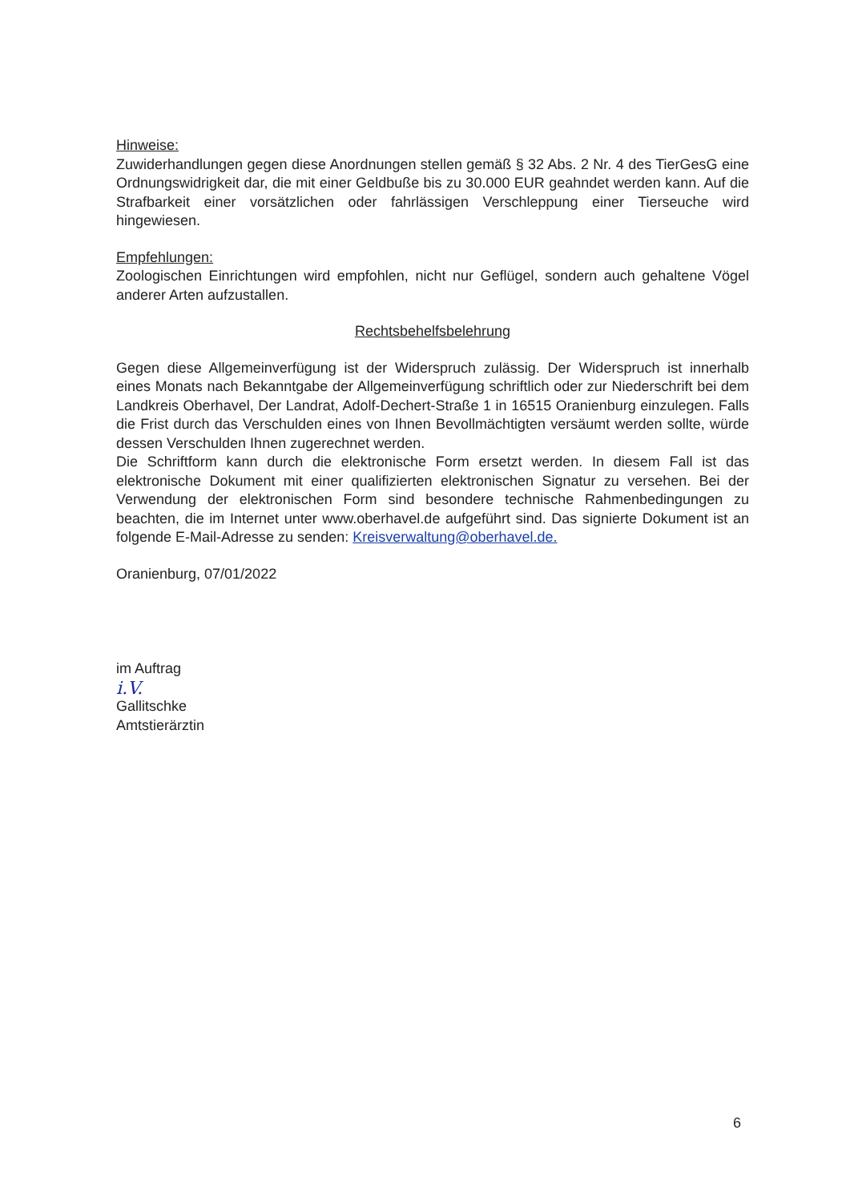Hinweise:
Zuwiderhandlungen gegen diese Anordnungen stellen gemäß § 32 Abs. 2 Nr. 4 des TierGesG eine Ordnungswidrigkeit dar, die mit einer Geldbuße bis zu 30.000 EUR geahndet werden kann. Auf die Strafbarkeit einer vorsätzlichen oder fahrlässigen Verschleppung einer Tierseuche wird hingewiesen.
Empfehlungen:
Zoologischen Einrichtungen wird empfohlen, nicht nur Geflügel, sondern auch gehaltene Vögel anderer Arten aufzustallen.
Rechtsbehelfsbelehrung
Gegen diese Allgemeinverfügung ist der Widerspruch zulässig. Der Widerspruch ist innerhalb eines Monats nach Bekanntgabe der Allgemeinverfügung schriftlich oder zur Niederschrift bei dem Landkreis Oberhavel, Der Landrat, Adolf-Dechert-Straße 1 in 16515 Oranienburg einzulegen. Falls die Frist durch das Verschulden eines von Ihnen Bevollmächtigten versäumt werden sollte, würde dessen Verschulden Ihnen zugerechnet werden.
Die Schriftform kann durch die elektronische Form ersetzt werden. In diesem Fall ist das elektronische Dokument mit einer qualifizierten elektronischen Signatur zu versehen. Bei der Verwendung der elektronischen Form sind besondere technische Rahmenbedingungen zu beachten, die im Internet unter www.oberhavel.de aufgeführt sind. Das signierte Dokument ist an folgende E-Mail-Adresse zu senden: Kreisverwaltung@oberhavel.de.
Oranienburg, 07/01/2022
im Auftrag
i.V.
Gallitschke
Amtstierärztin
6